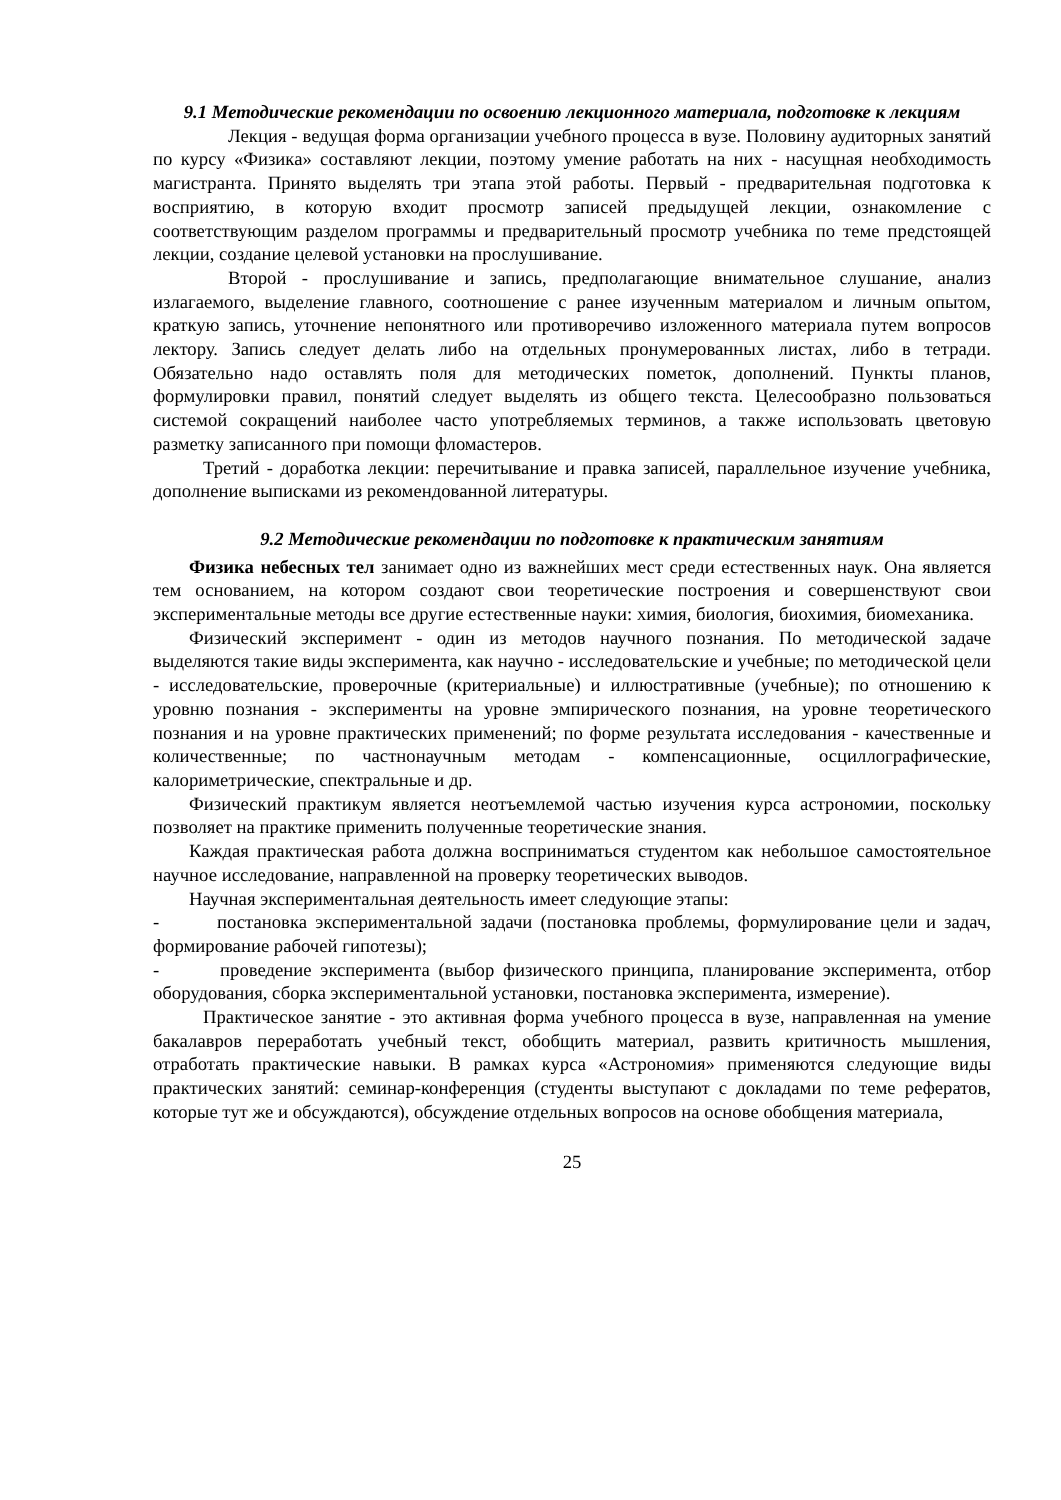9.1 Методические рекомендации по освоению лекционного материала, подготовке к лекциям
Лекция - ведущая форма организации учебного процесса в вузе. Половину аудиторных занятий по курсу «Физика» составляют лекции, поэтому умение работать на них - насущная необходимость магистранта. Принято выделять три этапа этой работы. Первый - предварительная подготовка к восприятию, в которую входит просмотр записей предыдущей лекции, ознакомление с соответствующим разделом программы и предварительный просмотр учебника по теме предстоящей лекции, создание целевой установки на прослушивание.
Второй - прослушивание и запись, предполагающие внимательное слушание, анализ излагаемого, выделение главного, соотношение с ранее изученным материалом и личным опытом, краткую запись, уточнение непонятного или противоречиво изложенного материала путем вопросов лектору. Запись следует делать либо на отдельных пронумерованных листах, либо в тетради. Обязательно надо оставлять поля для методических пометок, дополнений. Пункты планов, формулировки правил, понятий следует выделять из общего текста. Целесообразно пользоваться системой сокращений наиболее часто употребляемых терминов, а также использовать цветовую разметку записанного при помощи фломастеров.
Третий - доработка лекции: перечитывание и правка записей, параллельное изучение учебника, дополнение выписками из рекомендованной литературы.
9.2 Методические рекомендации по подготовке к практическим занятиям
Физика небесных тел занимает одно из важнейших мест среди естественных наук. Она является тем основанием, на котором создают свои теоретические построения и совершенствуют свои экспериментальные методы все другие естественные науки: химия, биология, биохимия, биомеханика.
Физический эксперимент - один из методов научного познания. По методической задаче выделяются такие виды эксперимента, как научно - исследовательские и учебные; по методической цели - исследовательские, проверочные (критериальные) и иллюстративные (учебные); по отношению к уровню познания - эксперименты на уровне эмпирического познания, на уровне теоретического познания и на уровне практических применений; по форме результата исследования - качественные и количественные; по частнонаучным методам - компенсационные, осциллографические, калориметрические, спектральные и др.
Физический практикум является неотъемлемой частью изучения курса астрономии, поскольку позволяет на практике применить полученные теоретические знания.
Каждая практическая работа должна восприниматься студентом как небольшое самостоятельное научное исследование, направленной на проверку теоретических выводов.
Научная экспериментальная деятельность имеет следующие этапы:
- постановка экспериментальной задачи (постановка проблемы, формулирование цели и задач, формирование рабочей гипотезы);
- проведение эксперимента (выбор физического принципа, планирование эксперимента, отбор оборудования, сборка экспериментальной установки, постановка эксперимента, измерение).
Практическое занятие - это активная форма учебного процесса в вузе, направленная на умение бакалавров переработать учебный текст, обобщить материал, развить критичность мышления, отработать практические навыки. В рамках курса «Астрономия» применяются следующие виды практических занятий: семинар-конференция (студенты выступают с докладами по теме рефератов, которые тут же и обсуждаются), обсуждение отдельных вопросов на основе обобщения материала,
25